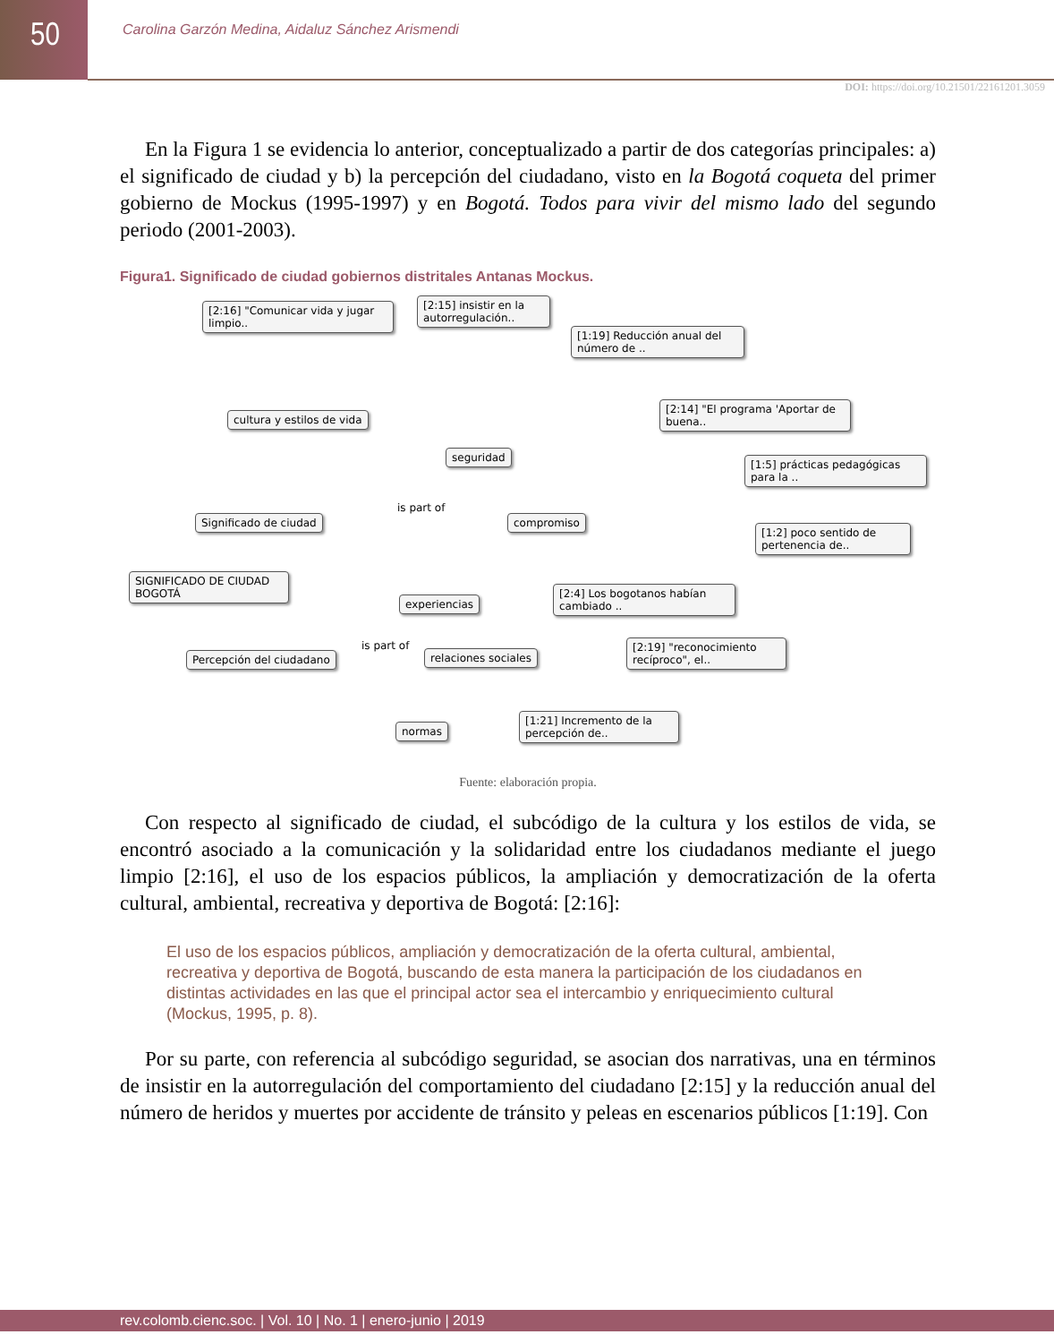50
Carolina Garzón Medina, Aidaluz Sánchez Arismendi
DOI: https://doi.org/10.21501/22161201.3059
En la Figura 1 se evidencia lo anterior, conceptualizado a partir de dos categorías principales: a) el significado de ciudad y b) la percepción del ciudadano, visto en la Bogotá coqueta del primer gobierno de Mockus (1995-1997) y en Bogotá. Todos para vivir del mismo lado del segundo periodo (2001-2003).
Figura1. Significado de ciudad gobiernos distritales Antanas Mockus.
[2:16] "Comunicar vida y jugar limpio..
[2:15] insistir en la autorregulación..
[1:19] Reducción anual del número de ..
cultura y estilos de vida
[2:14] "El programa 'Aportar de buena..
seguridad
[1:5] prácticas pedagógicas para la ..
Significado de ciudad
is part of
compromiso
[1:2] poco sentido de pertenencia de..
SIGNIFICADO DE CIUDAD BOGOTÁ
experiencias
[2:4] Los bogotanos habían cambiado ..
Percepción del ciudadano
is part of
relaciones sociales
[2:19] "reconocimiento recíproco", el..
normas
[1:21] Incremento de la percepción de..
Fuente: elaboración propia.
Con respecto al significado de ciudad, el subcódigo de la cultura y los estilos de vida, se encontró asociado a la comunicación y la solidaridad entre los ciudadanos mediante el juego limpio [2:16], el uso de los espacios públicos, la ampliación y democratización de la oferta cultural, ambiental, recreativa y deportiva de Bogotá: [2:16]:
El uso de los espacios públicos, ampliación y democratización de la oferta cultural, ambiental, recreativa y deportiva de Bogotá, buscando de esta manera la participación de los ciudadanos en distintas actividades en las que el principal actor sea el intercambio y enriquecimiento cultural (Mockus, 1995, p. 8).
Por su parte, con referencia al subcódigo seguridad, se asocian dos narrativas, una en términos de insistir en la autorregulación del comportamiento del ciudadano [2:15] y la reducción anual del número de heridos y muertes por accidente de tránsito y peleas en escenarios públicos [1:19]. Con
rev.colomb.cienc.soc. | Vol. 10 | No. 1 | enero-junio | 2019